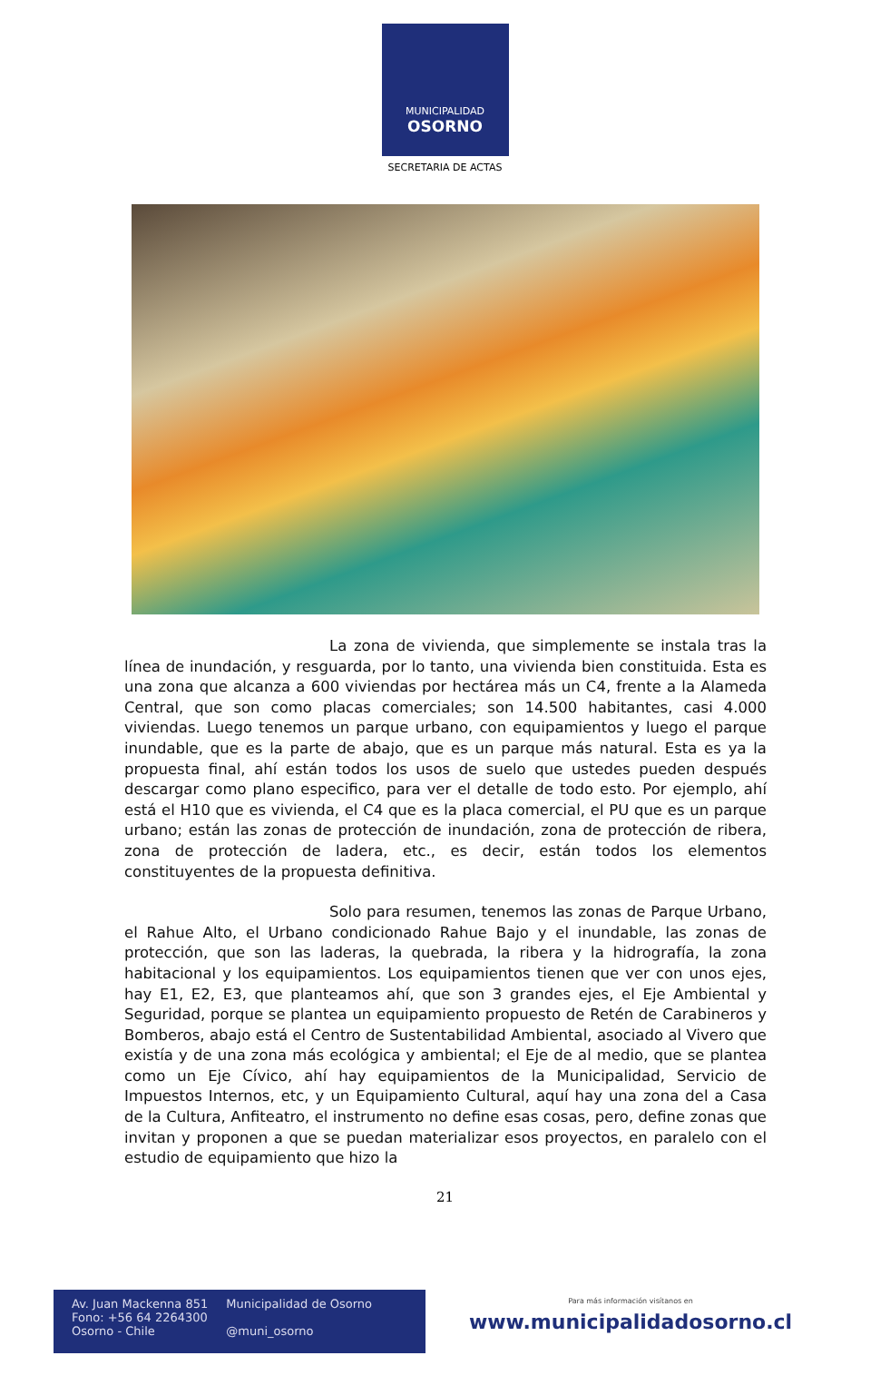MUNICIPALIDAD
OSORNO
SECRETARIA DE ACTAS
La zona de vivienda, que simplemente se instala tras la línea de inundación, y resguarda, por lo tanto, una vivienda bien constituida. Esta es una zona que alcanza a 600 viviendas por hectárea más un C4, frente a la Alameda Central, que son como placas comerciales; son 14.500 habitantes, casi 4.000 viviendas. Luego tenemos un parque urbano, con equipamientos y luego el parque inundable, que es la parte de abajo, que es un parque más natural. Esta es ya la propuesta final, ahí están todos los usos de suelo que ustedes pueden después descargar como plano especifico, para ver el detalle de todo esto. Por ejemplo, ahí está el H10 que es vivienda, el C4 que es la placa comercial, el PU que es un parque urbano; están las zonas de protección de inundación, zona de protección de ribera, zona de protección de ladera, etc., es decir, están todos los elementos constituyentes de la propuesta definitiva.
Solo para resumen, tenemos las zonas de Parque Urbano, el Rahue Alto, el Urbano condicionado Rahue Bajo y el inundable, las zonas de protección, que son las laderas, la quebrada, la ribera y la hidrografía, la zona habitacional y los equipamientos. Los equipamientos tienen que ver con unos ejes, hay E1, E2, E3, que planteamos ahí, que son 3 grandes ejes, el Eje Ambiental y Seguridad, porque se plantea un equipamiento propuesto de Retén de Carabineros y Bomberos, abajo está el Centro de Sustentabilidad Ambiental, asociado al Vivero que existía y de una zona más ecológica y ambiental; el Eje de al medio, que se plantea como un Eje Cívico, ahí hay equipamientos de la Municipalidad, Servicio de Impuestos Internos, etc, y un Equipamiento Cultural, aquí hay una zona del a Casa de la Cultura, Anfiteatro, el instrumento no define esas cosas, pero, define zonas que invitan y proponen a que se puedan materializar esos proyectos, en paralelo con el estudio de equipamiento que hizo la
21
Av. Juan Mackenna 851
Fono: +56 64 2264300
Osorno - Chile
Municipalidad de Osorno
@muni_osorno
Para más información visítanos en
www.municipalidadosorno.cl